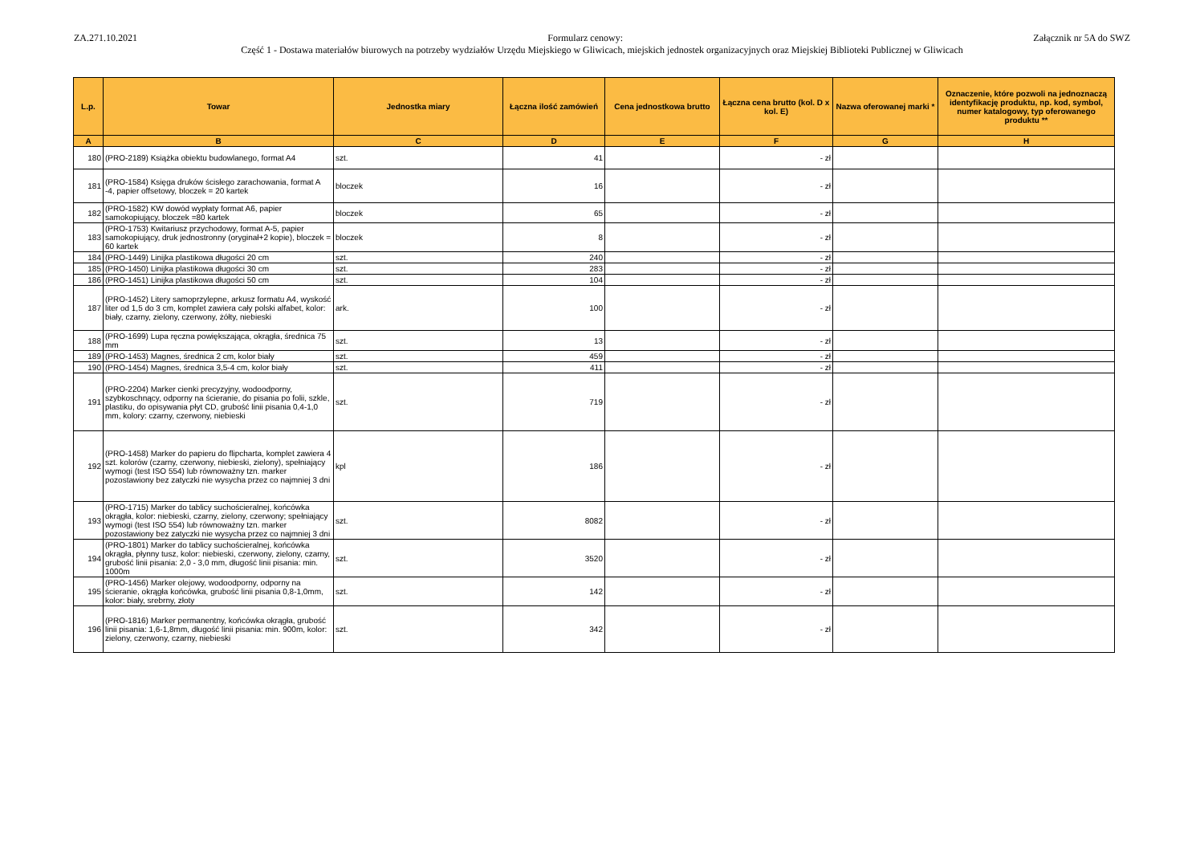ZA.271.10.2021 Załącznik nr 5A do SWZ
Formularz cenowy:
Część 1 - Dostawa materiałów biurowych na potrzeby wydziałów Urzędu Miejskiego w Gliwicach, miejskich jednostek organizacyjnych oraz Miejskiej Biblioteki Publicznej w Gliwicach
| L.p. | Towar | Jednostka miary | Łączna ilość zamówień | Cena jednostkowa brutto | Łączna cena brutto (kol. D x kol. E) | Nazwa oferowanej marki * | Oznaczenie, które pozwoli na jednoznaczą identyfikację produktu, np. kod, symbol, numer katalogowy, typ oferowanego produktu ** |
| --- | --- | --- | --- | --- | --- | --- | --- |
| A | B | C | D | E | F | G | H |
| 180 | (PRO-2189) Książka obiektu budowlanego, format A4 | szt. | 41 | | - zł | | |
| 181 | (PRO-1584) Księga druków ścisłego zarachowania, format A -4, papier offsetowy, bloczek = 20 kartek | bloczek | 16 | | - zł | | |
| 182 | (PRO-1582) KW dowód wypłaty format A6, papier samokopiujący, bloczek =80 kartek | bloczek | 65 | | - zł | | |
| 183 | (PRO-1753) Kwitariusz przychodowy, format A-5, papier samokopiujący, druk jednostronny (oryginał+2 kopie), bloczek = 60 kartek | bloczek | 8 | | - zł | | |
| 184 | (PRO-1449) Linijka plastikowa długości 20 cm | szt. | 240 | | - zł | | |
| 185 | (PRO-1450) Linijka plastikowa długości 30 cm | szt. | 283 | | - zł | | |
| 186 | (PRO-1451) Linijka plastikowa długości 50 cm | szt. | 104 | | - zł | | |
| 187 | (PRO-1452) Litery samoprzylepne, arkusz formatu A4, wyskość liter od 1,5 do 3 cm, komplet zawiera cały polski alfabet, kolor: biały, czarny, zielony, czerwony, żółty, niebieski | ark. | 100 | | - zł | | |
| 188 | (PRO-1699) Lupa ręczna powiększająca, okrągła, średnica 75 mm | szt. | 13 | | - zł | | |
| 189 | (PRO-1453) Magnes, średnica 2 cm, kolor biały | szt. | 459 | | - zł | | |
| 190 | (PRO-1454) Magnes, średnica 3,5-4 cm, kolor biały | szt. | 411 | | - zł | | |
| 191 | (PRO-2204) Marker cienki precyzyjny, wodoodporny, szybkoschnący, odporny na ścieranie, do pisania po folii, szkle, plastiku, do opisywania płyt CD, grubość linii pisania 0,4-1,0 mm, kolory: czarny, czerwony, niebieski | szt. | 719 | | - zł | | |
| 192 | (PRO-1458) Marker do papieru do flipcharta, komplet zawiera 4 szt. kolorów (czarny, czerwony, niebieski, zielony), spełniający wymogi (test ISO 554) lub równoważny tzn. marker pozostawiony bez zatyczki nie wysycha przez co najmniej 3 dni | kpl | 186 | | - zł | | |
| 193 | (PRO-1715) Marker do tablicy suchościeralnej, końcówka okrągła, kolor: niebieski, czarny, zielony, czerwony; spełniający wymogi (test ISO 554) lub równoważny tzn. marker pozostawiony bez zatyczki nie wysycha przez co najmniej 3 dni | szt. | 8082 | | - zł | | |
| 194 | (PRO-1801) Marker do tablicy suchościeralnej, końcówka okrągła, płynny tusz, kolor: niebieski, czerwony, zielony, czarny, grubość linii pisania: 2,0 - 3,0 mm, długość linii pisania: min. 1000m | szt. | 3520 | | - zł | | |
| 195 | (PRO-1456) Marker olejowy, wodoodporny, odporny na ścieranie, okrągła końcówka, grubość linii pisania 0,8-1,0mm, kolor: biały, srebrny, złoty | szt. | 142 | | - zł | | |
| 196 | (PRO-1816) Marker permanentny, końcówka okrągła, grubość linii pisania: 1,6-1,8mm, długość linii pisania: min. 900m, kolor: zielony, czerwony, czarny, niebieski | szt. | 342 | | - zł | | |